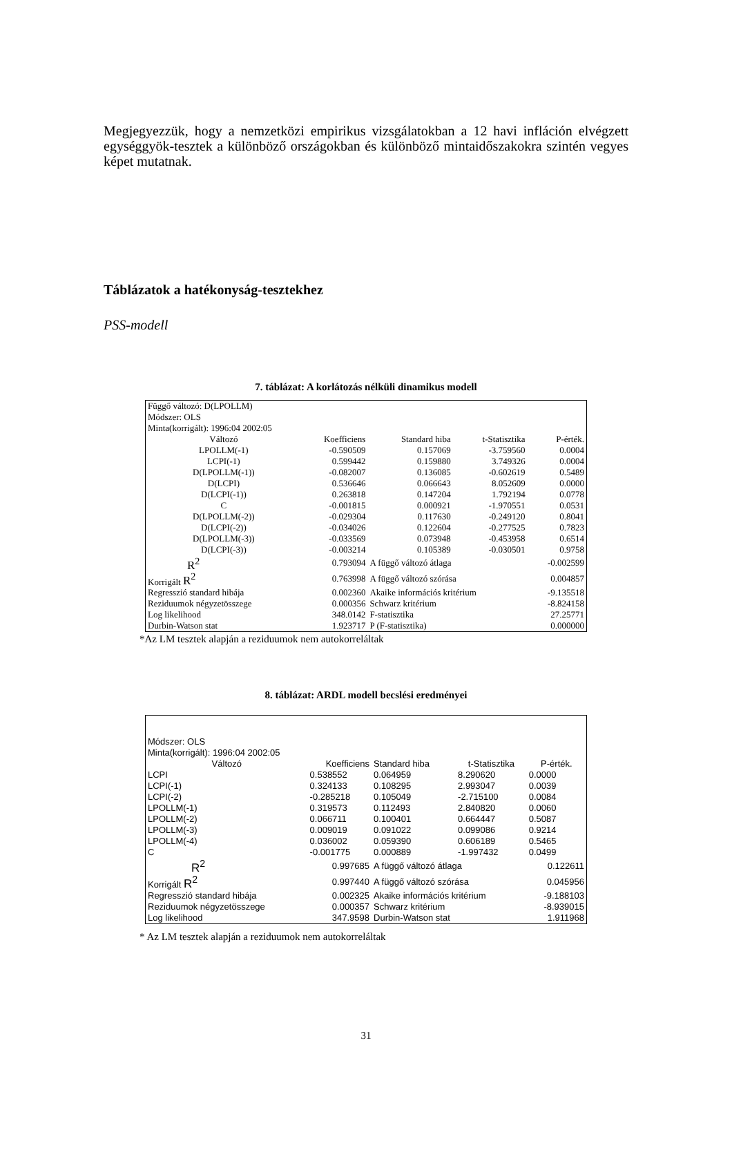Megjegyezzük, hogy a nemzetközi empirikus vizsgálatokban a 12 havi infláción elvégzett egységgyök-tesztek a különböző országokban és különböző mintaidőszakokra szintén vegyes képet mutatnak.
Táblázatok a hatékonyság-tesztekhez
PSS-modell
7. táblázat: A korlátozás nélküli dinamikus modell
| Függő változó: D(LPOLLM) | | | | |
| Módszer: OLS | | | | |
| Minta(korrigált): 1996:04 2002:05 | | | | |
| Változó | Koefficiens | Standard hiba | t-Statisztika | P-érték. |
| LPOLLM(-1) | -0.590509 | 0.157069 | -3.759560 | 0.0004 |
| LCPI(-1) | 0.599442 | 0.159880 | 3.749326 | 0.0004 |
| D(LPOLLM(-1)) | -0.082007 | 0.136085 | -0.602619 | 0.5489 |
| D(LCPI) | 0.536646 | 0.066643 | 8.052609 | 0.0000 |
| D(LCPI(-1)) | 0.263818 | 0.147204 | 1.792194 | 0.0778 |
| C | -0.001815 | 0.000921 | -1.970551 | 0.0531 |
| D(LPOLLM(-2)) | -0.029304 | 0.117630 | -0.249120 | 0.8041 |
| D(LCPI(-2)) | -0.034026 | 0.122604 | -0.277525 | 0.7823 |
| D(LPOLLM(-3)) | -0.033569 | 0.073948 | -0.453958 | 0.6514 |
| D(LCPI(-3)) | -0.003214 | 0.105389 | -0.030501 | 0.9758 |
| R<sup>2</sup> | 0.793094 | A függő változó átlaga | | -0.002599 |
| Korrigált R<sup>2</sup> | 0.763998 | A függő változó szórása | | 0.004857 |
| Regresszió standard hibája | 0.002360 | Akaike információs kritérium | | -9.135518 |
| Reziduumok négyzetösszege | 0.000356 | Schwarz kritérium | | -8.824158 |
| Log likelihood | 348.0142 | F-statisztika | | 27.25771 |
| Durbin-Watson stat | 1.923717 | P (F-statisztika) | | 0.000000 |
*Az LM tesztek alapján a reziduumok nem autokorreláltak
8. táblázat: ARDL modell becslési eredményei
| Módszer: OLS | | | | |
| Minta(korrigált): 1996:04 2002:05 | | | | |
| Változó | Koefficiens | Standard hiba | t-Statisztika | P-érték. |
| LCPI | 0.538552 | 0.064959 | 8.290620 | 0.0000 |
| LCPI(-1) | 0.324133 | 0.108295 | 2.993047 | 0.0039 |
| LCPI(-2) | -0.285218 | 0.105049 | -2.715100 | 0.0084 |
| LPOLLM(-1) | 0.319573 | 0.112493 | 2.840820 | 0.0060 |
| LPOLLM(-2) | 0.066711 | 0.100401 | 0.664447 | 0.5087 |
| LPOLLM(-3) | 0.009019 | 0.091022 | 0.099086 | 0.9214 |
| LPOLLM(-4) | 0.036002 | 0.059390 | 0.606189 | 0.5465 |
| C | -0.001775 | 0.000889 | -1.997432 | 0.0499 |
| R<sup>2</sup> | 0.997685 | A függő változó átlaga | | 0.122611 |
| Korrigált R<sup>2</sup> | 0.997440 | A függő változó szórása | | 0.045956 |
| Regresszió standard hibája | 0.002325 | Akaike információs kritérium | | -9.188103 |
| Reziduumok négyzetösszege | 0.000357 | Schwarz kritérium | | -8.939015 |
| Log likelihood | 347.9598 | Durbin-Watson stat | | 1.911968 |
* Az LM tesztek alapján a reziduumok nem autokorreláltak
31